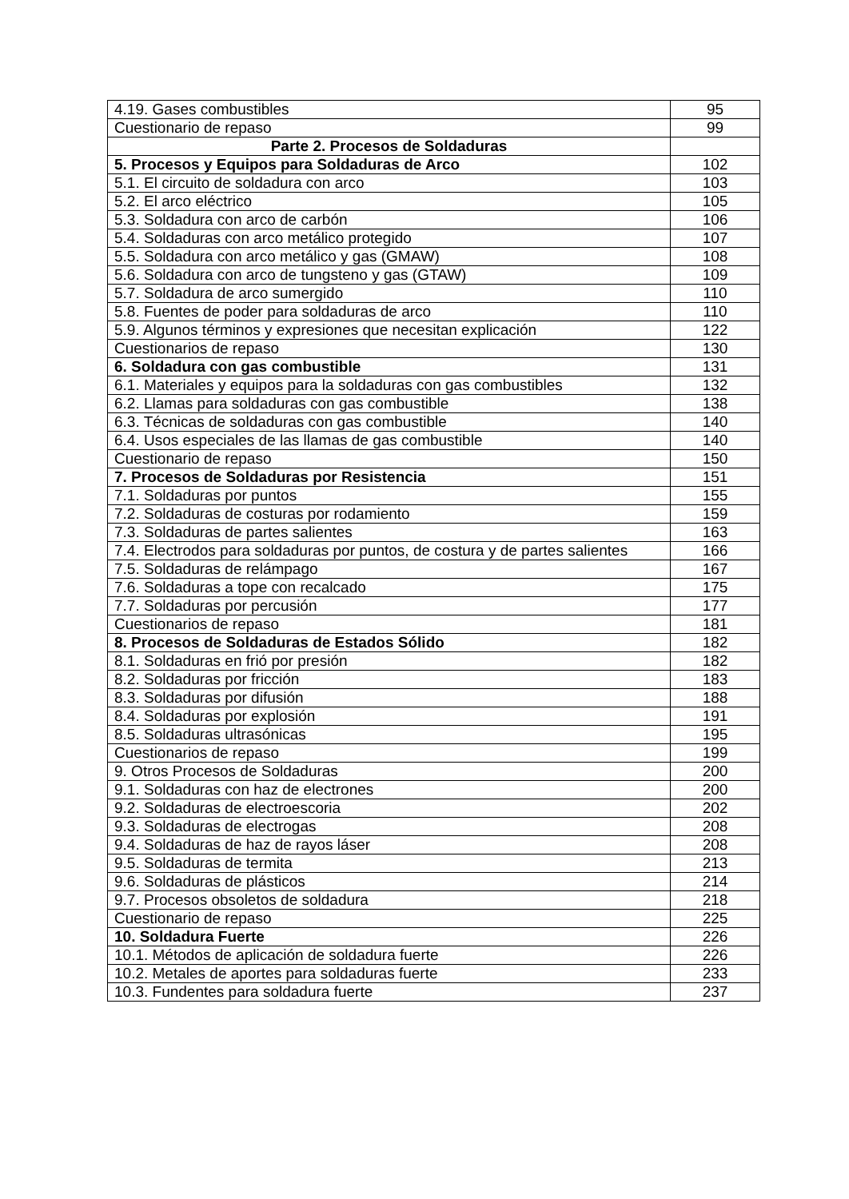| 4.19. Gases combustibles | 95 |
| Cuestionario de repaso | 99 |
| Parte 2. Procesos de Soldaduras | |
| 5. Procesos y Equipos para Soldaduras de Arco | 102 |
| 5.1. El circuito de soldadura con arco | 103 |
| 5.2. El arco eléctrico | 105 |
| 5.3. Soldadura con arco de carbón | 106 |
| 5.4. Soldaduras con arco metálico protegido | 107 |
| 5.5. Soldadura con arco metálico y gas (GMAW) | 108 |
| 5.6. Soldadura con arco de tungsteno y gas (GTAW) | 109 |
| 5.7. Soldadura de arco sumergido | 110 |
| 5.8. Fuentes de poder para soldaduras de arco | 110 |
| 5.9. Algunos términos y expresiones que necesitan explicación | 122 |
| Cuestionarios de repaso | 130 |
| 6. Soldadura con gas combustible | 131 |
| 6.1. Materiales y equipos para la soldaduras con gas combustibles | 132 |
| 6.2. Llamas para soldaduras con gas combustible | 138 |
| 6.3. Técnicas de soldaduras con gas combustible | 140 |
| 6.4. Usos especiales de las llamas de gas combustible | 140 |
| Cuestionario de repaso | 150 |
| 7. Procesos de Soldaduras por Resistencia | 151 |
| 7.1. Soldaduras por puntos | 155 |
| 7.2. Soldaduras de costuras por rodamiento | 159 |
| 7.3. Soldaduras de partes salientes | 163 |
| 7.4. Electrodos para soldaduras por puntos, de costura y de partes salientes | 166 |
| 7.5. Soldaduras de relámpago | 167 |
| 7.6. Soldaduras a tope con recalcado | 175 |
| 7.7. Soldaduras por percusión | 177 |
| Cuestionarios de repaso | 181 |
| 8. Procesos de Soldaduras de Estados Sólido | 182 |
| 8.1. Soldaduras en frió por presión | 182 |
| 8.2. Soldaduras por fricción | 183 |
| 8.3. Soldaduras por difusión | 188 |
| 8.4. Soldaduras por explosión | 191 |
| 8.5. Soldaduras ultrasónicas | 195 |
| Cuestionarios de repaso | 199 |
| 9. Otros Procesos de Soldaduras | 200 |
| 9.1. Soldaduras con haz de electrones | 200 |
| 9.2. Soldaduras de electroescoria | 202 |
| 9.3. Soldaduras de electrogas | 208 |
| 9.4. Soldaduras de haz de rayos láser | 208 |
| 9.5. Soldaduras de termita | 213 |
| 9.6. Soldaduras de plásticos | 214 |
| 9.7. Procesos obsoletos de soldadura | 218 |
| Cuestionario de repaso | 225 |
| 10. Soldadura Fuerte | 226 |
| 10.1. Métodos de aplicación de soldadura fuerte | 226 |
| 10.2. Metales de aportes para soldaduras fuerte | 233 |
| 10.3. Fundentes para soldadura fuerte | 237 |